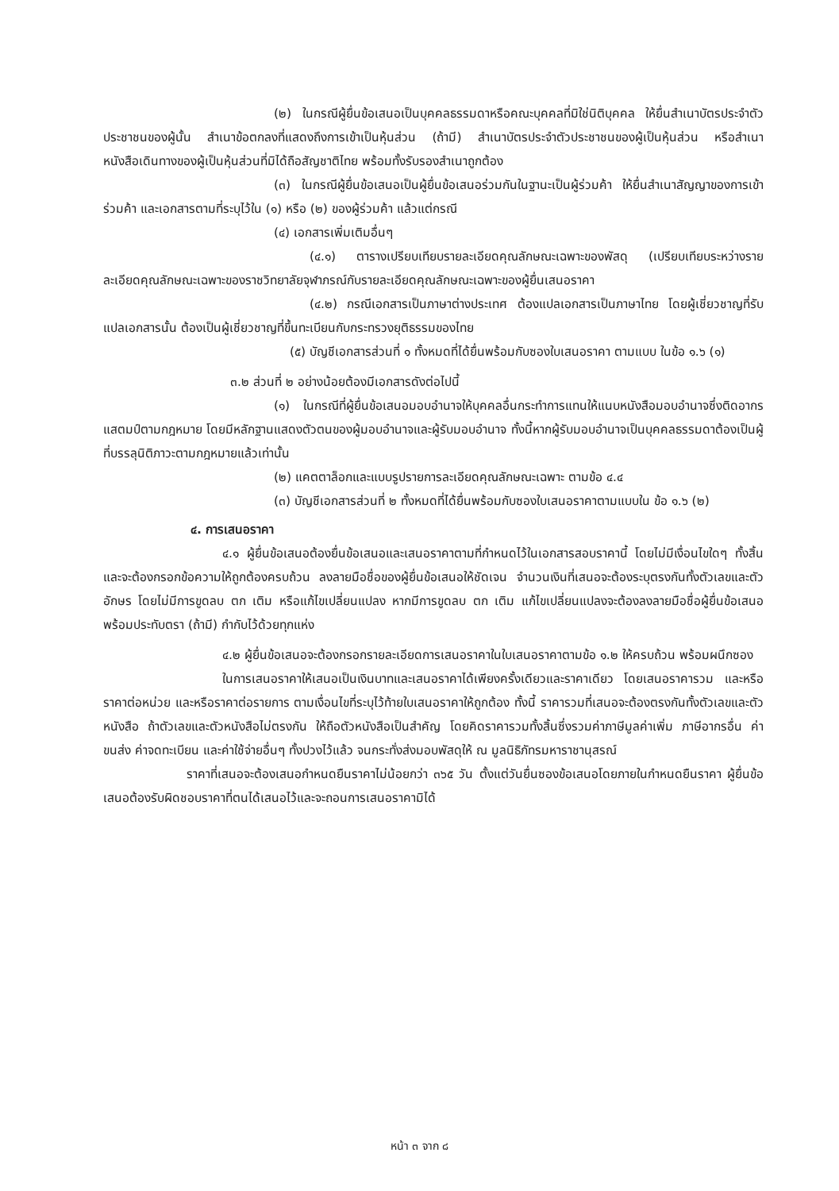(๒) ในกรณีผู้ยื่นข้อเสนอเป็นบุคคลธรรมดาหรือคณะบุคคลที่มิใช่นิติบุคคล ให้ยื่นสำเนาบัตรประจำตัวประชาชนของผู้นั้น สำเนาข้อตกลงที่แสดงถึงการเข้าเป็นหุ้นส่วน (ถ้ามี) สำเนาบัตรประจำตัวประชาชนของผู้เป็นหุ้นส่วน หรือสำเนาหนังสือเดินทางของผู้เป็นหุ้นส่วนที่มิได้ถือสัญชาติไทย พร้อมทั้งรับรองสำเนาถูกต้อง
(๓) ในกรณีผู้ยื่นข้อเสนอเป็นผู้ยื่นข้อเสนอร่วมกันในฐานะเป็นผู้ร่วมค้า ให้ยื่นสำเนาสัญญาของการเข้าร่วมค้า และเอกสารตามที่ระบุไว้ใน (๑) หรือ (๒) ของผู้ร่วมค้า แล้วแต่กรณี
(๔) เอกสารเพิ่มเติมอื่นๆ
(๔.๑) ตารางเปรียบเทียบรายละเอียดคุณลักษณะเฉพาะของพัสดุ (เปรียบเทียบระหว่างรายละเอียดคุณลักษณะเฉพาะของราชวิทยาลัยจุฬาภรณ์กับรายละเอียดคุณลักษณะเฉพาะของผู้ยื่นเสนอราคา
(๔.๒) กรณีเอกสารเป็นภาษาต่างประเทศ ต้องแปลเอกสารเป็นภาษาไทย โดยผู้เชี่ยวชาญที่รับแปลเอกสารนั้น ต้องเป็นผู้เชี่ยวชาญที่ขึ้นทะเบียนกับกระทรวงยุติธรรมของไทย
(๕) บัญชีเอกสารส่วนที่ ๑ ทั้งหมดที่ได้ยื่นพร้อมกับซองใบเสนอราคา ตามแบบ ในข้อ ๑.๖ (๑)
๓.๒ ส่วนที่ ๒ อย่างน้อยต้องมีเอกสารดังต่อไปนี้
(๑) ในกรณีที่ผู้ยื่นข้อเสนอมอบอำนาจให้บุคคลอื่นกระทำการแทนให้แนบหนังสือมอบอำนาจซึ่งติดอากรแสตมป์ตามกฎหมาย โดยมีหลักฐานแสดงตัวตนของผู้มอบอำนาจและผู้รับมอบอำนาจ ทั้งนี้หากผู้รับมอบอำนาจเป็นบุคคลธรรมดาต้องเป็นผู้ที่บรรลุนิติภาวะตามกฎหมายแล้วเท่านั้น
(๒) แคตตาล็อกและแบบรูปรายการละเอียดคุณลักษณะเฉพาะ ตามข้อ ๔.๔
(๓) บัญชีเอกสารส่วนที่ ๒ ทั้งหมดที่ได้ยื่นพร้อมกับซองใบเสนอราคาตามแบบใน ข้อ ๑.๖ (๒)
๔. การเสนอราคา
๔.๑ ผู้ยื่นข้อเสนอต้องยื่นข้อเสนอและเสนอราคาตามที่กำหนดไว้ในเอกสารสอบราคานี้ โดยไม่มีเงื่อนไขใดๆ ทั้งสิ้น และจะต้องกรอกข้อความให้ถูกต้องครบถ้วน ลงลายมือชื่อของผู้ยื่นข้อเสนอให้ชัดเจน จำนวนเงินที่เสนอจะต้องระบุตรงกันทั้งตัวเลขและตัวอักษร โดยไม่มีการขูดลบ ตก เติม หรือแก้ไขเปลี่ยนแปลง หากมีการขูดลบ ตก เติม แก้ไขเปลี่ยนแปลงจะต้องลงลายมือชื่อผู้ยื่นข้อเสนอพร้อมประทับตรา (ถ้ามี) กำกับไว้ด้วยทุกแห่ง
๔.๒ ผู้ยื่นข้อเสนอจะต้องกรอกรายละเอียดการเสนอราคาในใบเสนอราคาตามข้อ ๑.๒ ให้ครบถ้วน พร้อมผนึกซอง
ในการเสนอราคาให้เสนอเป็นเงินบาทและเสนอราคาได้เพียงครั้งเดียวและราคาเดียว โดยเสนอราคารวม และหรือราคาต่อหน่วย และหรือราคาต่อรายการ ตามเงื่อนไขที่ระบุไว้ท้ายใบเสนอราคาให้ถูกต้อง ทั้งนี้ ราคารวมที่เสนอจะต้องตรงกันทั้งตัวเลขและตัวหนังสือ ถ้าตัวเลขและตัวหนังสือไม่ตรงกัน ให้ถือตัวหนังสือเป็นสำคัญ โดยคิดราคารวมทั้งสิ้นซึ่งรวมค่าภาษีมูลค่าเพิ่ม ภาษีอากรอื่น ค่าขนส่ง ค่าจดทะเบียน และค่าใช้จ่ายอื่นๆ ทั้งปวงไว้แล้ว จนกระทั่งส่งมอบพัสดุให้ ณ มูลนิธิภัทรมหาราชานุสรณ์
ราคาที่เสนอจะต้องเสนอกำหนดยืนราคาไม่น้อยกว่า ๓๖๕ วัน ตั้งแต่วันยื่นซองข้อเสนอโดยภายในกำหนดยืนราคา ผู้ยื่นข้อเสนอต้องรับผิดชอบราคาที่ตนได้เสนอไว้และจะถอนการเสนอราคามิได้
หน้า ๓ จาก ๘